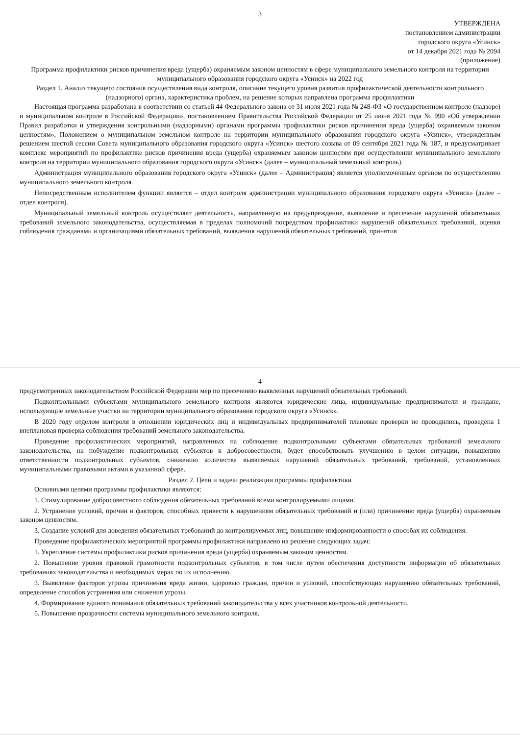3
УТВЕРЖДЕНА
постановлением администрации
городского округа «Усинск»
от 14 декабря 2021 года № 2094
(приложение)
Программа профилактики рисков причинения вреда (ущерба) охраняемым законом ценностям в сфере муниципального земельного контроля на территории муниципального образования городского округа «Усинск» на 2022 год
Раздел 1. Анализ текущего состояния осуществления вида контроля, описание текущего уровня развития профилактической деятельности контрольного (надзорного) органа, характеристика проблем, на решение которых направлена программа профилактики
Настоящая программа разработана в соответствии со статьей 44 Федерального закона от 31 июля 2021 года № 248-ФЗ «О государственном контроле (надзоре) и муниципальном контроле в Российской Федерации», постановлением Правительства Российской Федерации от 25 июня 2021 года № 990 «Об утверждении Правил разработки и утверждения контрольными (надзорными) органами программы профилактики рисков причинения вреда (ущерба) охраняемым законом ценностям», Положением о муниципальном земельном контроле на территории муниципального образования городского округа «Усинск», утвержденным решением шестой сессии Совета муниципального образования городского округа «Усинск» шестого созыва от 09 сентября 2021 года № 187, и предусматривает комплекс мероприятий по профилактике рисков причинения вреда (ущерба) охраняемым законом ценностям при осуществлении муниципального земельного контроля на территории муниципального образования городского округа «Усинск» (далее – муниципальный земельный контроль).
Администрация муниципального образования городского округа «Усинск» (далее – Администрация) является уполномоченным органом по осуществлению муниципального земельного контроля.
Непосредственным исполнителем функции является – отдел контроля администрации муниципального образования городского округа «Усинск» (далее – отдел контроля).
Муниципальный земельный контроль осуществляет деятельность, направленную на предупреждение, выявление и пресечение нарушений обязательных требований земельного законодательства, осуществляемая в пределах полномочий посредством профилактики нарушений обязательных требований, оценки соблюдения гражданами и организациями обязательных требований, выявления нарушений обязательных требований, принятия
4
предусмотренных законодательством Российской Федерации мер по пресечению выявленных нарушений обязательных требований.
Подконтрольными субъектами муниципального земельного контроля являются юридические лица, индивидуальные предприниматели и граждане, использующие земельные участки на территории муниципального образования городского округа «Усинск».
В 2020 году отделом контроля в отношении юридических лиц и индивидуальных предпринимателей плановые проверки не проводились, проведена 1 внеплановая проверка соблюдения требований земельного законодательства.
Проведение профилактических мероприятий, направленных на соблюдение подконтрольными субъектами обязательных требований земельного законодательства, на побуждение подконтрольных субъектов к добросовестности, будет способствовать улучшению в целом ситуации, повышению ответственности подконтрольных субъектов, снижению количества выявляемых нарушений обязательных требований, требований, установленных муниципальными правовыми актами в указанной сфере.
Раздел 2. Цели и задачи реализации программы профилактики
Основными целями программы профилактики являются:
1. Стимулирование добросовестного соблюдения обязательных требований всеми контролируемыми лицами.
2. Устранение условий, причин и факторов, способных привести к нарушениям обязательных требований и (или) причинению вреда (ущерба) охраняемым законом ценностям.
3. Создание условий для доведения обязательных требований до контролируемых лиц, повышение информированности о способах их соблюдения.
Проведение профилактических мероприятий программы профилактики направлено на решение следующих задач:
1. Укрепление системы профилактики рисков причинения вреда (ущерба) охраняемым законом ценностям.
2. Повышение уровня правовой грамотности подконтрольных субъектов, в том числе путем обеспечения доступности информации об обязательных требованиях законодательства и необходимых мерах по их исполнению.
3. Выявление факторов угрозы причинения вреда жизни, здоровью граждан, причин и условий, способствующих нарушению обязательных требований, определение способов устранения или снижения угрозы.
4. Формирование единого понимания обязательных требований законодательства у всех участников контрольной деятельности.
5. Повышение прозрачности системы муниципального земельного контроля.